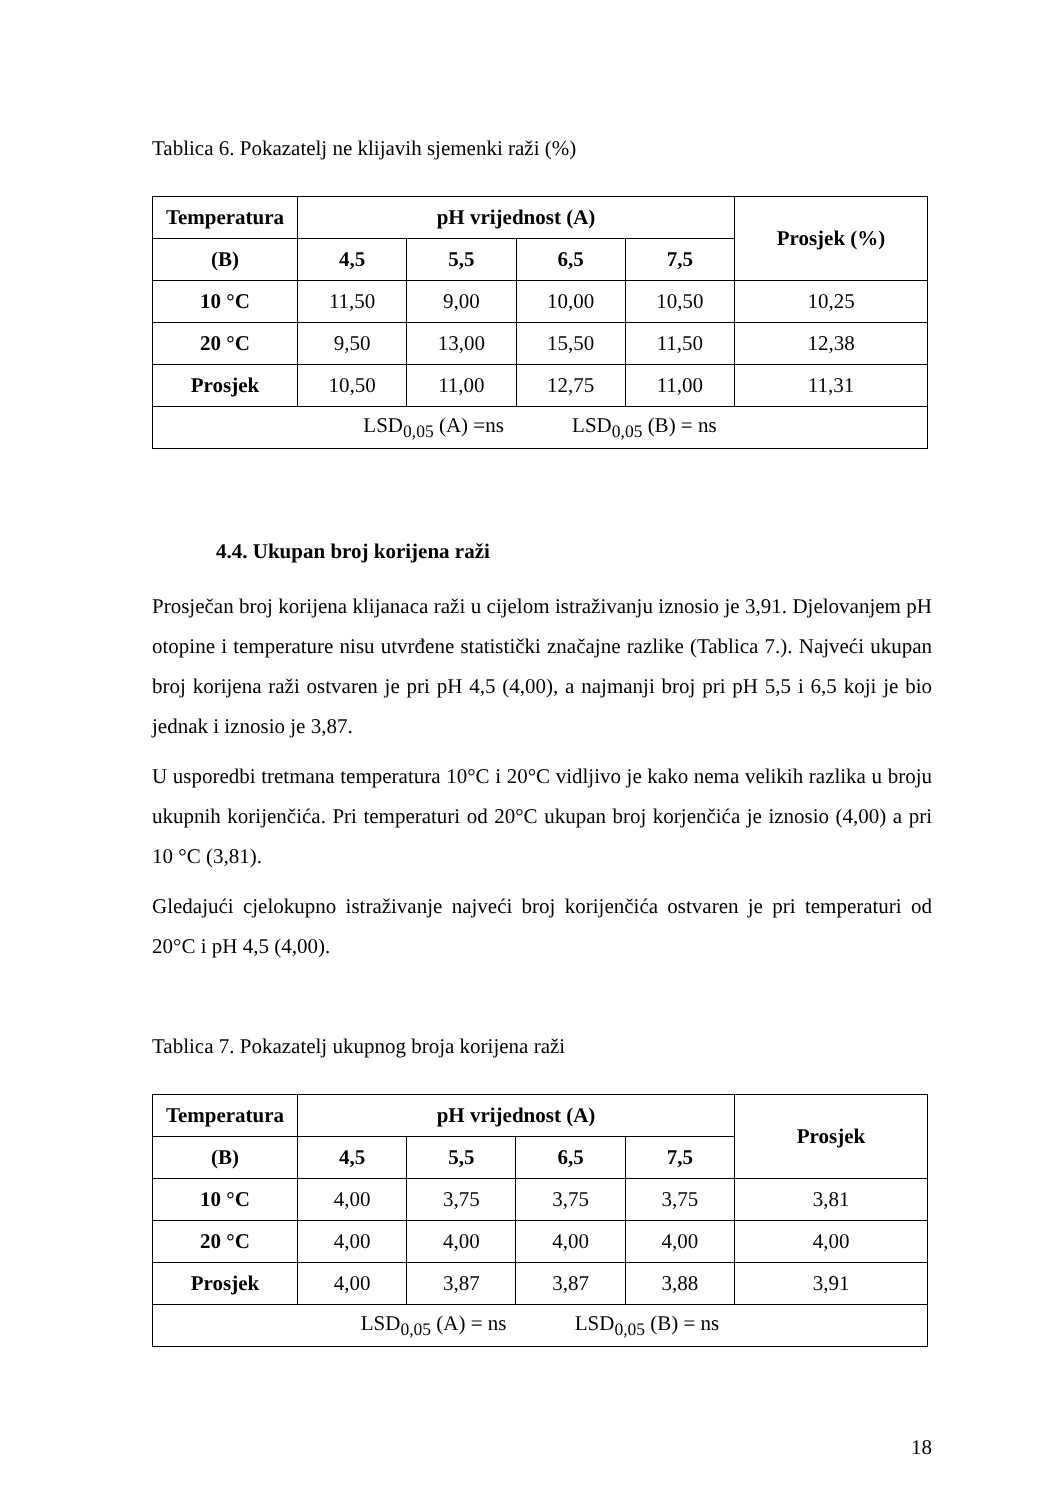Tablica 6. Pokazatelj ne klijavih sjemenki raži (%)
| Temperatura | pH vrijednost (A) | | | | Prosjek (%) |
| --- | --- | --- | --- | --- | --- |
| (B) | 4,5 | 5,5 | 6,5 | 7,5 | |
| 10 °C | 11,50 | 9,00 | 10,00 | 10,50 | 10,25 |
| 20 °C | 9,50 | 13,00 | 15,50 | 11,50 | 12,38 |
| Prosjek | 10,50 | 11,00 | 12,75 | 11,00 | 11,31 |
| LSD<sub>0,05</sub> (A) =ns LSD<sub>0,05</sub> (B) = ns | | | | | |
4.4. Ukupan broj korijena raži
Prosječan broj korijena klijanaca raži u cijelom istraživanju iznosio je 3,91. Djelovanjem pH otopine i temperature nisu utvrđene statistički značajne razlike (Tablica 7.). Najveći ukupan broj korijena raži ostvaren je pri pH 4,5 (4,00), a najmanji broj pri pH 5,5 i 6,5 koji je bio jednak i iznosio je 3,87.
U usporedbi tretmana temperatura 10°C i 20°C vidljivo je kako nema velikih razlika u broju ukupnih korijenčića. Pri temperaturi od 20°C ukupan broj korjenčića je iznosio (4,00) a pri 10 °C (3,81).
Gledajući cjelokupno istraživanje najveći broj korijenčića ostvaren je pri temperaturi od 20°C i pH 4,5 (4,00).
Tablica 7. Pokazatelj ukupnog broja korijena raži
| Temperatura | pH vrijednost (A) | | | | Prosjek |
| --- | --- | --- | --- | --- | --- |
| (B) | 4,5 | 5,5 | 6,5 | 7,5 | |
| 10 °C | 4,00 | 3,75 | 3,75 | 3,75 | 3,81 |
| 20 °C | 4,00 | 4,00 | 4,00 | 4,00 | 4,00 |
| Prosjek | 4,00 | 3,87 | 3,87 | 3,88 | 3,91 |
| LSD<sub>0,05</sub> (A) = ns LSD<sub>0,05</sub> (B) = ns | | | | | |
18